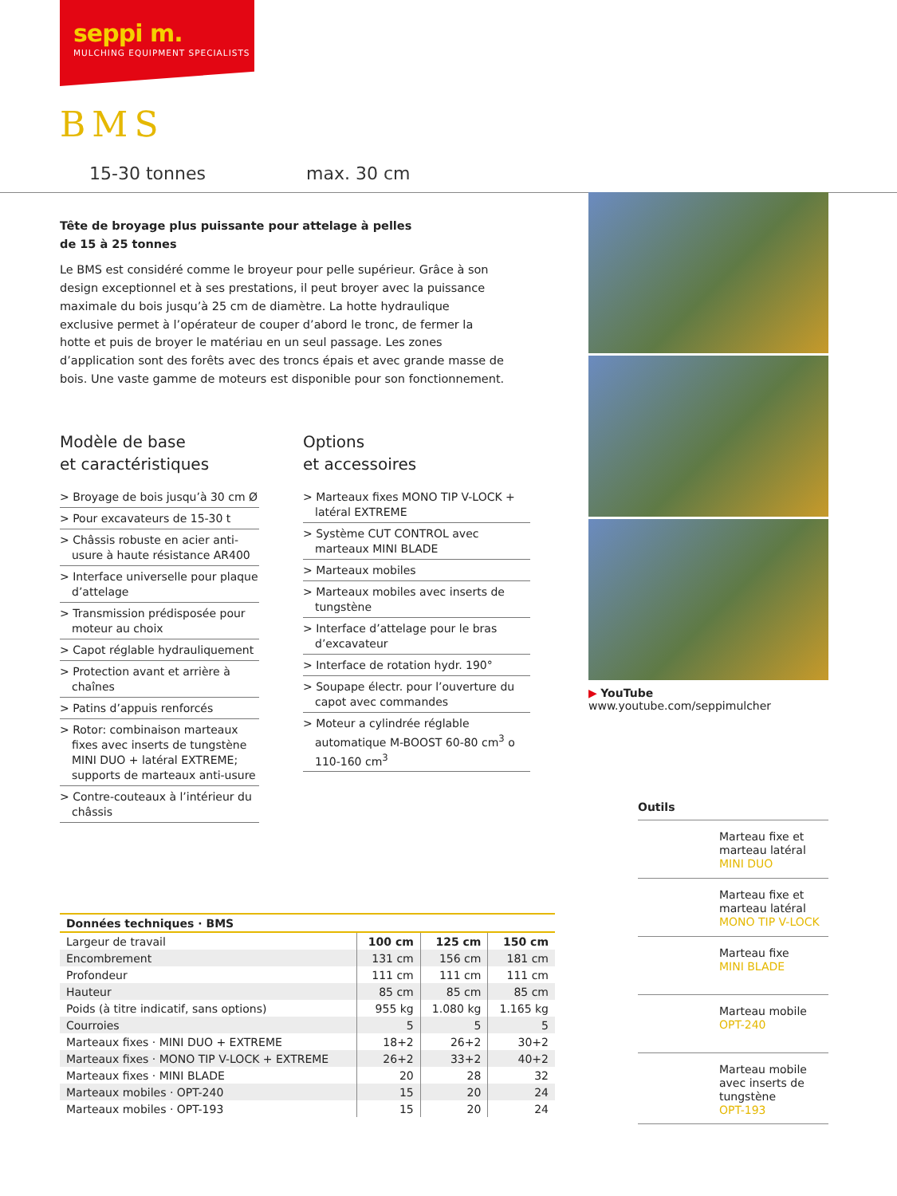seppi m.
MULCHING EQUIPMENT SPECIALISTS
BMS
15-30 tonnes max. 30 cm
Tête de broyage plus puissante pour attelage à pelles
de 15 à 25 tonnes
Le BMS est considéré comme le broyeur pour pelle supérieur. Grâce à son design exceptionnel et à ses prestations, il peut broyer avec la puissance maximale du bois jusqu’à 25 cm de diamètre. La hotte hydraulique exclusive permet à l’opérateur de couper d’abord le tronc, de fermer la hotte et puis de broyer le matériau en un seul passage. Les zones d’application sont des forêts avec des troncs épais et avec grande masse de bois. Une vaste gamme de moteurs est disponible pour son fonctionnement.
Modèle de base
et caractéristiques
> Broyage de bois jusqu’à 30 cm Ø
> Pour excavateurs de 15-30 t
> Châssis robuste en acier anti-usure à haute résistance AR400
> Interface universelle pour plaque d’attelage
> Transmission prédisposée pour moteur au choix
> Capot réglable hydrauliquement
> Protection avant et arrière à chaînes
> Patins d’appuis renforcés
> Rotor: combinaison marteaux fixes avec inserts de tungstène MINI DUO + latéral EXTREME; supports de marteaux anti-usure
> Contre-couteaux à l’intérieur du châssis
Options
et accessoires
> Marteaux fixes MONO TIP V-LOCK + latéral EXTREME
> Système CUT CONTROL avec marteaux MINI BLADE
> Marteaux mobiles
> Marteaux mobiles avec inserts de tungstène
> Interface d’attelage pour le bras d’excavateur
> Interface de rotation hydr. 190°
> Soupape électr. pour l’ouverture du capot avec commandes
> Moteur a cylindrée réglable automatique M-BOOST 60-80 cm<sup>3</sup> o 110-160 cm<sup>3</sup>
▶ YouTube www.youtube.com/seppimulcher
| Données techniques · BMS | | | |
| --- | --- | --- | --- |
| Largeur de travail | 100 cm | 125 cm | 150 cm |
| Encombrement | 131 cm | 156 cm | 181 cm |
| Profondeur | 111 cm | 111 cm | 111 cm |
| Hauteur | 85 cm | 85 cm | 85 cm |
| Poids (à titre indicatif, sans options) | 955 kg | 1.080 kg | 1.165 kg |
| Courroies | 5 | 5 | 5 |
| Marteaux fixes · MINI DUO + EXTREME | 18+2 | 26+2 | 30+2 |
| Marteaux fixes · MONO TIP V-LOCK + EXTREME | 26+2 | 33+2 | 40+2 |
| Marteaux fixes · MINI BLADE | 20 | 28 | 32 |
| Marteaux mobiles · OPT-240 | 15 | 20 | 24 |
| Marteaux mobiles · OPT-193 | 15 | 20 | 24 |
Outils
Marteau fixe et marteau latéral
MINI DUO
Marteau fixe et marteau latéral
MONO TIP V-LOCK
Marteau fixe
MINI BLADE
Marteau mobile
OPT-240
Marteau mobile avec inserts de tungstène
OPT-193